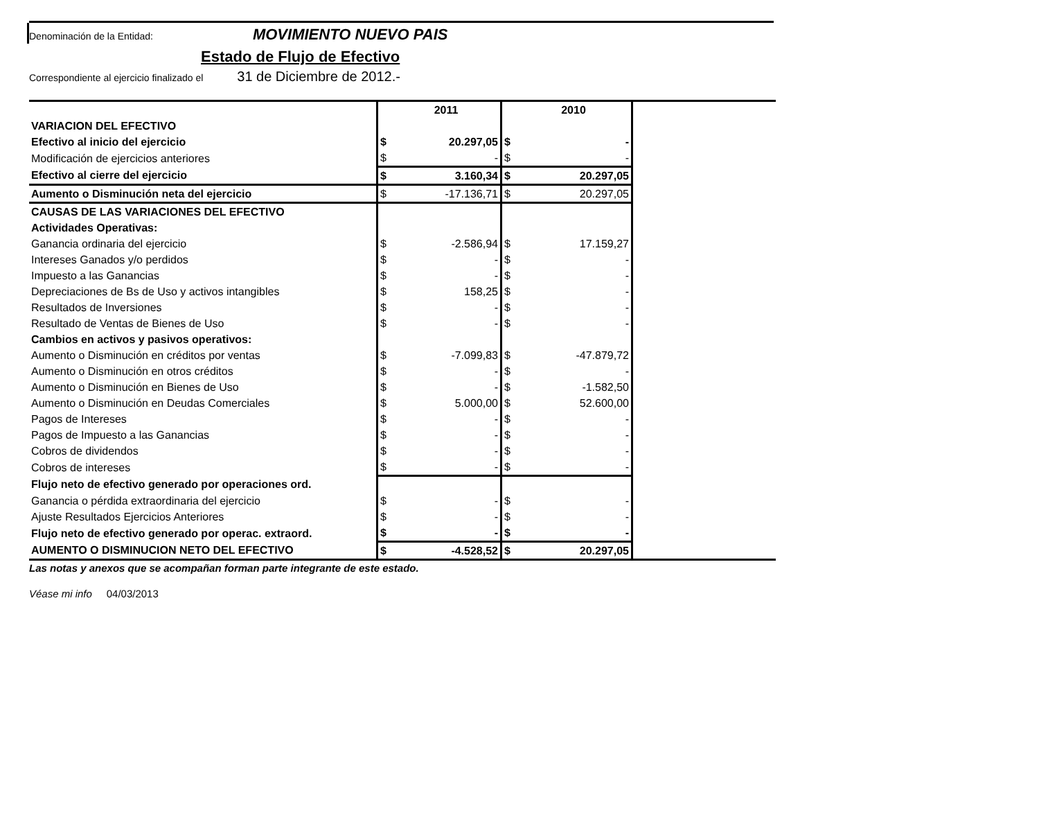Denominación de la Entidad: MOVIMIENTO NUEVO PAIS
Estado de Flujo de Efectivo
Correspondiente al ejercicio finalizado el 31 de Diciembre de 2012.-
| | | 2011 | | 2010 | |
| VARIACION DEL EFECTIVO | | | | | |
| Efectivo al inicio del ejercicio | $ | 20.297,05 | $ | - | |
| Modificación de ejercicios anteriores | $ | - | $ | - | |
| Efectivo al cierre del ejercicio | $ | 3.160,34 | $ | 20.297,05 | |
| Aumento o Disminución neta del ejercicio | $ | -17.136,71 | $ | 20.297,05 | |
| CAUSAS DE LAS VARIACIONES DEL EFECTIVO | | | | | |
| Actividades Operativas: | | | | | |
| Ganancia ordinaria del ejercicio | $ | -2.586,94 | $ | 17.159,27 | |
| Intereses Ganados y/o perdidos | $ | - | $ | - | |
| Impuesto a las Ganancias | $ | - | $ | - | |
| Depreciaciones de Bs de Uso y activos intangibles | $ | 158,25 | $ | - | |
| Resultados de Inversiones | $ | - | $ | - | |
| Resultado de Ventas de Bienes de Uso | $ | - | $ | - | |
| Cambios en activos y pasivos operativos: | | | | | |
| Aumento o Disminución en créditos por ventas | $ | -7.099,83 | $ | -47.879,72 | |
| Aumento o Disminución en otros créditos | $ | - | $ | - | |
| Aumento o Disminución en Bienes de Uso | $ | - | $ | -1.582,50 | |
| Aumento o Disminución en Deudas Comerciales | $ | 5.000,00 | $ | 52.600,00 | |
| Pagos de Intereses | $ | - | $ | - | |
| Pagos de Impuesto a las Ganancias | $ | - | $ | - | |
| Cobros de dividendos | $ | - | $ | - | |
| Cobros de intereses | $ | - | $ | - | |
| Flujo neto de efectivo generado por operaciones ord. | | | | | |
| Ganancia o pérdida extraordinaria del ejercicio | $ | - | $ | - | |
| Ajuste Resultados Ejercicios Anteriores | $ | - | $ | - | |
| Flujo neto de efectivo generado por operac. extraord. | $ | - | $ | - | |
| AUMENTO O DISMINUCION NETO DEL EFECTIVO | $ | -4.528,52 | $ | 20.297,05 | |
Las notas y anexos que se acompañan forman parte integrante de este estado.
Véase mi info 04/03/2013